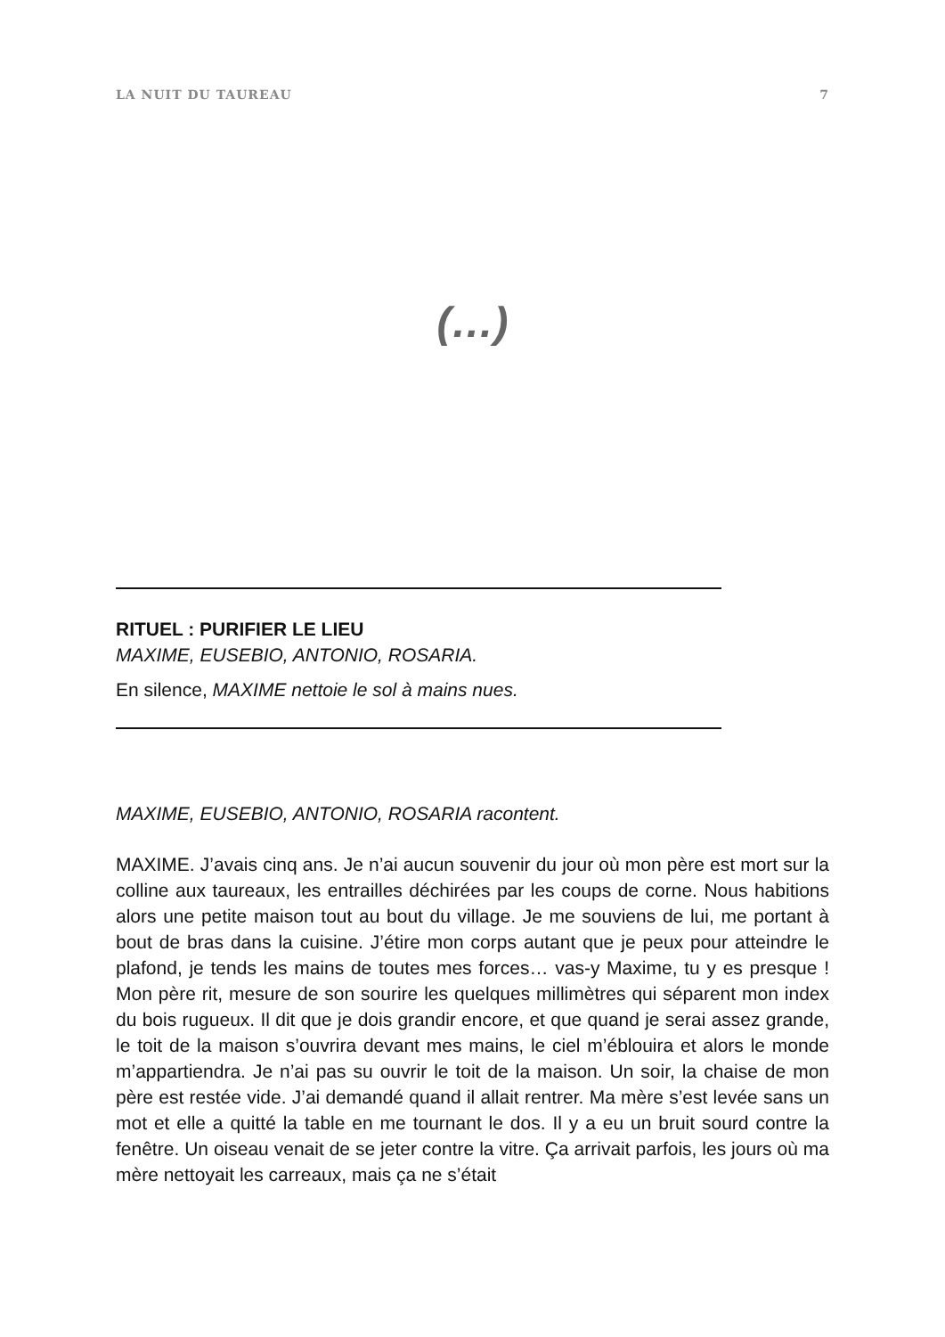LA NUIT DU TAUREAU 7
(…)
RITUEL : PURIFIER LE LIEU
MAXIME, EUSEBIO, ANTONIO, ROSARIA.
En silence, MAXIME nettoie le sol à mains nues.
MAXIME, EUSEBIO, ANTONIO, ROSARIA racontent.
MAXIME. J’avais cinq ans. Je n’ai aucun souvenir du jour où mon père est mort sur la colline aux taureaux, les entrailles déchirées par les coups de corne. Nous habitions alors une petite maison tout au bout du village. Je me souviens de lui, me portant à bout de bras dans la cuisine. J’étire mon corps autant que je peux pour atteindre le plafond, je tends les mains de toutes mes forces… vas-y Maxime, tu y es presque ! Mon père rit, mesure de son sourire les quelques millimètres qui séparent mon index du bois rugueux. Il dit que je dois grandir encore, et que quand je serai assez grande, le toit de la maison s’ouvrira devant mes mains, le ciel m’éblouira et alors le monde m’appartiendra. Je n’ai pas su ouvrir le toit de la maison. Un soir, la chaise de mon père est restée vide. J’ai demandé quand il allait rentrer. Ma mère s’est levée sans un mot et elle a quitté la table en me tournant le dos. Il y a eu un bruit sourd contre la fenêtre. Un oiseau venait de se jeter contre la vitre. Ça arrivait parfois, les jours où ma mère nettoyait les carreaux, mais ça ne s’était